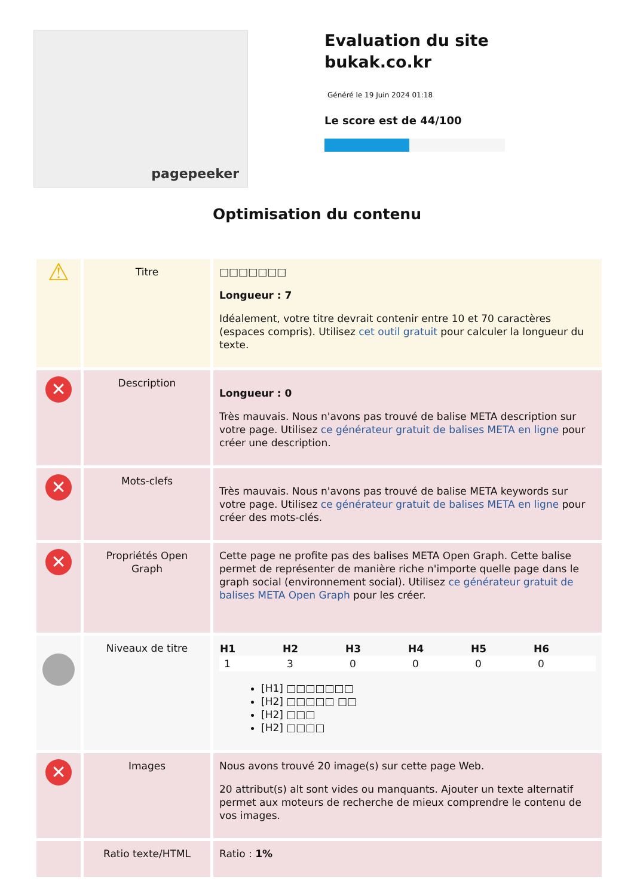pagepeeker
Evaluation du site bukak.co.kr
Généré le 19 Juin 2024 01:18
Le score est de 44/100
Optimisation du contenu
| ⚠ | Titre | □□□□□□□ Longueur : 7 Idéalement, votre titre devrait contenir entre 10 et 70 caractères (espaces compris). Utilisez cet outil gratuit pour calculer la longueur du texte. |
| ✕ | Description | Longueur : 0 Très mauvais. Nous n'avons pas trouvé de balise META description sur votre page. Utilisez ce générateur gratuit de balises META en ligne pour créer une description. |
| ✕ | Mots-clefs | Très mauvais. Nous n'avons pas trouvé de balise META keywords sur votre page. Utilisez ce générateur gratuit de balises META en ligne pour créer des mots-clés. |
| ✕ | Propriétés Open Graph | Cette page ne profite pas des balises META Open Graph. Cette balise permet de représenter de manière riche n'importe quelle page dans le graph social (environnement social). Utilisez ce générateur gratuit de balises META Open Graph pour les créer. |
| | Niveaux de titre | / H1 / H2 / H3 / H4 / H5 / H6 / / --- / --- / --- / --- / --- / --- / / 1 / 3 / 0 / 0 / 0 / 0 / [H1] □□□□□□□ [H2] □□□□□ □□ [H2] □□□ [H2] □□□□ |
| ✕ | Images | Nous avons trouvé 20 image(s) sur cette page Web. 20 attribut(s) alt sont vides ou manquants. Ajouter un texte alternatif permet aux moteurs de recherche de mieux comprendre le contenu de vos images. |
| | Ratio texte/HTML | Ratio : 1% |